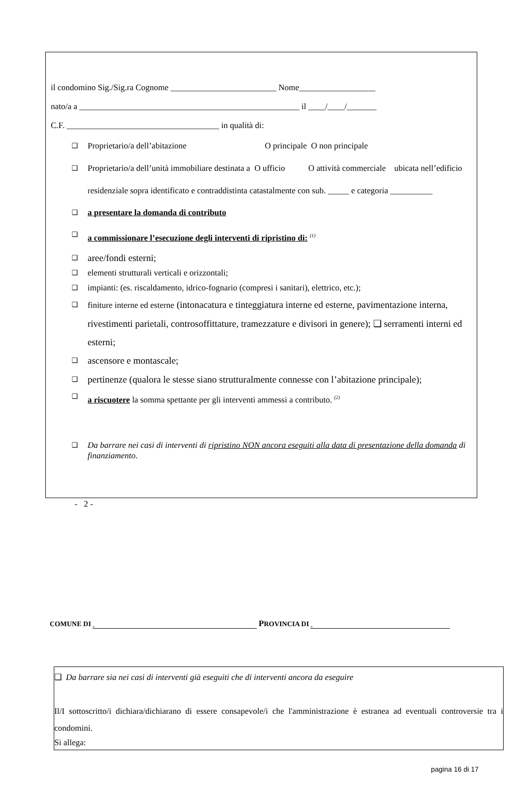il condomino Sig./Sig.ra Cognome _________________________ Nome__________________
nato/a a ____________________________________________________ il ____/____/_______
C.F. ____________________________________ in qualità di:
❑ Proprietario/a dell’abitazione O principale O non principale
❑
Proprietario/a dell’unità immobiliare destinata a O ufficio O attività commerciale ubicata nell’edificio residenziale sopra identificato e contraddistinta catastalmente con sub. _____ e categoria __________
❑ a presentare la domanda di contributo
❑ a commissionare l’esecuzione degli interventi di ripristino di: <sup>(1)</sup>
❑ aree/fondi esterni;
❑ elementi strutturali verticali e orizzontali;
❑ impianti: (es. riscaldamento, idrico-fognario (compresi i sanitari), elettrico, etc.);
❑
finiture interne ed esterne (intonacatura e tinteggiatura interne ed esterne, pavimentazione interna, rivestimenti parietali, controsoffittature, tramezzature e divisori in genere); ❑ serramenti interni ed esterni;
❑ ascensore e montascale;
❑ pertinenze (qualora le stesse siano strutturalmente connesse con l’abitazione principale);
❑ a riscuotere la somma spettante per gli interventi ammessi a contributo. <sup>(2)</sup>
❑
Da barrare nei casi di interventi di ripristino NON ancora eseguiti alla data di presentazione della domanda di finanziamento.
- 2 -
COMUNE DI PROVINCIA DI
❑ Da barrare sia nei casi di interventi già eseguiti che di interventi ancora da eseguire
Il/I sottoscritto/i dichiara/dichiarano di essere consapevole/i che l'amministrazione è estranea ad eventuali controversie tra i condomini.
Si allega:
pagina 16 di 17